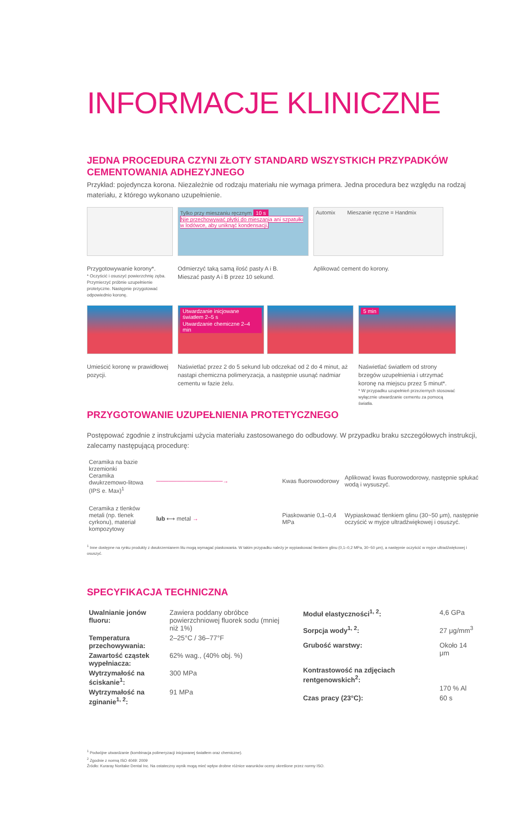INFORMACJE KLINICZNE
JEDNA PROCEDURA CZYNI ZŁOTY STANDARD WSZYSTKICH PRZYPADKÓW CEMENTOWANIA ADHEZYJNEGO
Przykład: pojedyncza korona. Niezależnie od rodzaju materiału nie wymaga primera. Jedna procedura bez względu na rodzaj materiału, z którego wykonano uzupełnienie.
Przygotowywanie korony*.
* Oczyścić i osuszyć powierzchnię zęba. Przymierzyć próbnie uzupełnienie protetyczne. Następnie przygotować odpowiednio koronę.
Tylko przy mieszaniu ręcznym 10 s
Nie przechowywać płytki do mieszania ani szpatułki w lodówce, aby uniknąć kondensacji.
Odmierzyć taką samą ilość pasty A i B.
Mieszać pasty A i B przez 10 sekund.
Automix Mieszanie ręczne = Handmix
Aplikować cement do korony.
Umieścić koronę w prawidłowej pozycji.
Utwardzanie inicjowane światłem 2–5 s Utwardzanie chemiczne 2–4 min
Naświetlać przez 2 do 5 sekund lub odczekać od 2 do 4 minut, aż nastąpi chemiczna polimeryzacja, a następnie usunąć nadmiar cementu w fazie żelu.
5 min
Naświetlać światłem od strony brzegów uzupełnienia i utrzymać koronę na miejscu przez 5 minut*.
* W przypadku uzupełnień przeziernych stosować wyłącznie utwardzanie cementu za pomocą światła.
PRZYGOTOWANIE UZUPEŁNIENIA PROTETYCZNEGO
Postępować zgodnie z instrukcjami użycia materiału zastosowanego do odbudowy. W przypadku braku szczegółowych instrukcji, zalecamy następującą procedurę:
| Ceramika na bazie krzemionki Ceramika dwukrzemowo-litowa (IPS e. Max)<sup>1</sup> | ────────────────→ | Kwas fluorowodorowy | Aplikować kwas fluorowodorowy, następnie spłukać wodą i wysuszyć. |
| Ceramika z tlenków metali (np. tlenek cyrkonu), materiał kompozytowy | lub ⟷ metal → | Piaskowanie 0,1–0,4 MPa | Wypiaskować tlenkiem glinu (30~50 μm), następnie oczyścić w myjce ultradźwiękowej i osuszyć. |
<sup>1</sup> Inne dostępne na rynku produkty z dwukrzemianem litu mogą wymagać piaskowania. W takim przypadku należy je wypiaskować tlenkiem glinu (0,1–0,2 MPa, 30~50 μm), a następnie oczyścić w myjce ultradźwiękowej i osuszyć.
SPECYFIKACJA TECHNICZNA
| Uwalnianie jonów fluoru: | Zawiera poddany obróbce powierzchniowej fluorek sodu (mniej niż 1%) |
| Temperatura przechowywania: | 2–25°C / 36–77°F |
| Zawartość cząstek wypełniacza: | 62% wag., (40% obj. %) |
| Wytrzymałość na ściskanie<sup>1</sup>: | 300 MPa |
| Wytrzymałość na zginanie<sup>1, 2</sup>: | 91 MPa |
| Moduł elastyczności<sup>1, 2</sup>: | 4,6 GPa |
| Sorpcja wody<sup>1, 2</sup>: | 27 μg/mm<sup>3</sup> |
| Grubość warstwy: | Około 14 μm |
| Kontrastowość na zdjęciach rentgenowskich<sup>2</sup>: | 170 % Al |
| Czas pracy (23°C): | 60 s |
<sup>1</sup> Podwójne utwardzanie (kombinacja polimeryzacji inicjowanej światłem oraz chemiczne).
<sup>2</sup> Zgodnie z normą ISO 4049: 2009
Źródło: Kuraray Noritake Dental Inc. Na ostateczny wynik mogą mieć wpływ drobne różnice warunków oceny określone przez normy ISO.